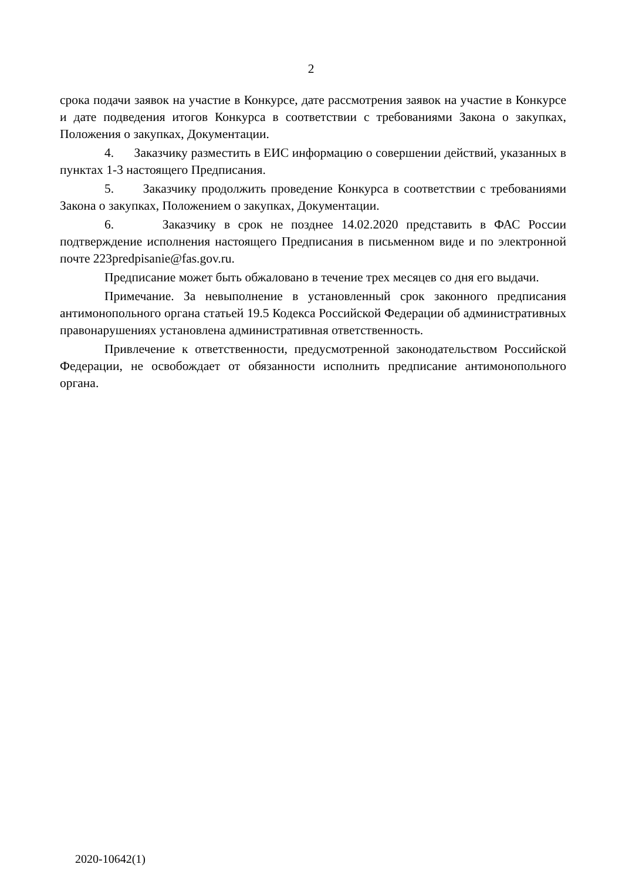2
срока подачи заявок на участие в Конкурсе, дате рассмотрения заявок на участие в Конкурсе и дате подведения итогов Конкурса в соответствии с требованиями Закона о закупках, Положения о закупках, Документации.
4. Заказчику разместить в ЕИС информацию о совершении действий, указанных в пунктах 1-3 настоящего Предписания.
5. Заказчику продолжить проведение Конкурса в соответствии с требованиями Закона о закупках, Положением о закупках, Документации.
6. Заказчику в срок не позднее 14.02.2020 представить в ФАС России подтверждение исполнения настоящего Предписания в письменном виде и по электронной почте 223predpisanie@fas.gov.ru.
Предписание может быть обжаловано в течение трех месяцев со дня его выдачи.
Примечание. За невыполнение в установленный срок законного предписания антимонопольного органа статьей 19.5 Кодекса Российской Федерации об административных правонарушениях установлена административная ответственность.
Привлечение к ответственности, предусмотренной законодательством Российской Федерации, не освобождает от обязанности исполнить предписание антимонопольного органа.
2020-10642(1)